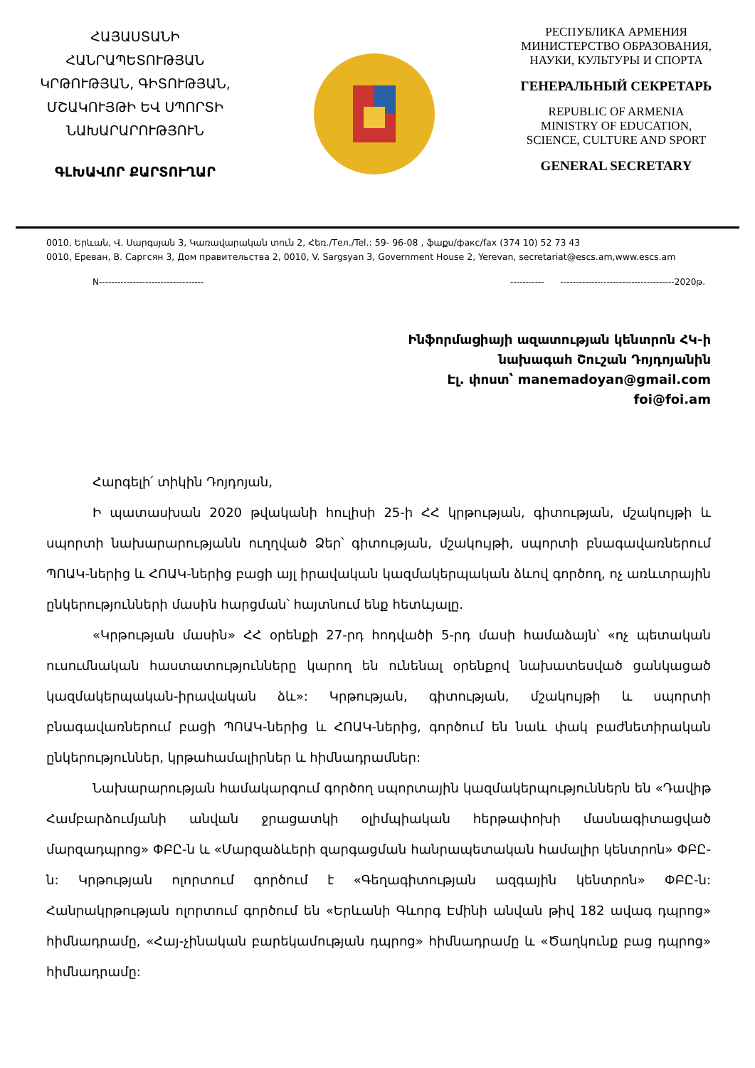ՀԱՅԱՍՏԱՆԻ
ՀԱՆՐԱՊԵՏՈՒԹՅԱՆ
ԿՐԹՈՒԹՅԱՆ, ԳԻՏՈՒԹՅԱՆ,
ՄՇԱԿՈՒՅԹԻ ԵՎ ՍՊՈՐՏԻ
ՆԱԽԱՐԱՐՈՒԹՅՈՒՆ
ԳԼԽԱՎՈՐ ՔԱՐՏՈՒՂԱՐ
РЕСПУБЛИКА АРМЕНИЯ
МИНИСТЕРСТВО ОБРАЗОВАНИЯ,
НАУКИ, КУЛЬТУРЫ И СПОРТА
ГЕНЕРАЛЬНЫЙ СЕКРЕТАРЬ
REPUBLIC OF ARMENIA
MINISTRY OF EDUCATION,
SCIENCE, CULTURE AND SPORT
GENERAL SECRETARY
0010, Երևան, Վ. Սարգսյան 3, Կառավարական տուն 2, Հեռ./Тел./Tel.: 59- 96-08 , ֆաքս/факс/fax (374 10) 52 73 43
0010, Ереван, В. Саргсян 3, Дом правительства 2, 0010, V. Sargsyan 3, Government House 2, Yerevan, secretariat@escs.am,www.escs.am
N---------------------------------- ----------- -------------------------------------2020թ.
Ինֆորմացիայի ազատության կենտրոն ՀԿ-ի
նախագահ Շուշան Դոյդոյանին
Էլ. փոստ՝ manemadoyan@gmail.com
foi@foi.am
Հարգելի՛ տիկին Դոյդոյան,
Ի պատասխան 2020 թվականի հուլիսի 25-ի ՀՀ կրթության, գիտության, մշակույթի և սպորտի նախարարությանն ուղղված Ձեր՝ գիտության, մշակույթի, սպորտի բնագավառներում ՊՈԱԿ-ներից և ՀՈԱԿ-ներից բացի այլ իրավական կազմակերպական ձևով գործող, ոչ առևտրային ընկերությունների մասին հարցման՝ հայտնում ենք հետևյալը.
«Կրթության մասին» ՀՀ օրենքի 27-րդ հոդվածի 5-րդ մասի համաձայն՝ «ոչ պետական ուսումնական հաստատությունները կարող են ունենալ օրենքով նախատեսված ցանկացած կազմակերպական-իրավական ձև»: Կրթության, գիտության, մշակույթի և սպորտի բնագավառներում բացի ՊՈԱԿ-ներից և ՀՈԱԿ-ներից, գործում են նաև փակ բաժնետիրական ընկերություններ, կրթահամալիրներ և հիմնադրամներ:
Նախարարության համակարգում գործող սպորտային կազմակերպություններն են «Դավիթ Համբարձումյանի անվան ջրացատկի օլիմպիական հերթափոխի մասնագիտացված մարզադպրոց» ՓԲԸ-ն և «Մարզաձևերի զարգացման հանրապետական համալիր կենտրոն» ՓԲԸ-ն: Կրթության ոլորտում գործում է «Գեղագիտության ազգային կենտրոն» ՓԲԸ-ն: Հանրակրթության ոլորտում գործում են «Երևանի Գևորգ Էմինի անվան թիվ 182 ավագ դպրոց» հիմնադրամը, «Հայ-չինական բարեկամության դպրոց» հիմնադրամը և «Ծաղկունք բաց դպրոց» հիմնադրամը: